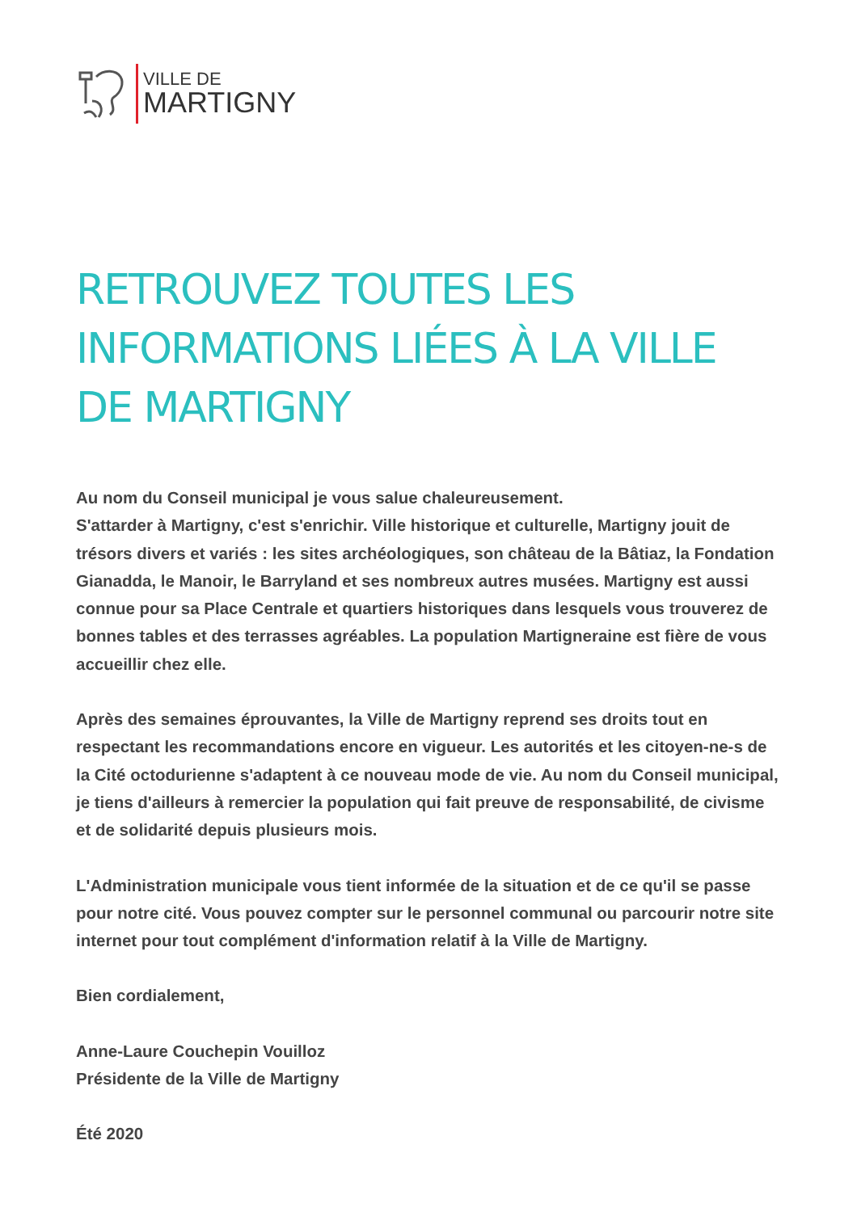VILLE DE
MARTIGNY
RETROUVEZ TOUTES LES INFORMATIONS LIÉES À LA VILLE DE MARTIGNY
Au nom du Conseil municipal je vous salue chaleureusement.
S'attarder à Martigny, c'est s'enrichir. Ville historique et culturelle, Martigny jouit de trésors divers et variés : les sites archéologiques, son château de la Bâtiaz, la Fondation Gianadda, le Manoir, le Barryland et ses nombreux autres musées. Martigny est aussi connue pour sa Place Centrale et quartiers historiques dans lesquels vous trouverez de bonnes tables et des terrasses agréables. La population Martigneraine est fière de vous accueillir chez elle.
Après des semaines éprouvantes, la Ville de Martigny reprend ses droits tout en respectant les recommandations encore en vigueur. Les autorités et les citoyen-ne-s de la Cité octodurienne s'adaptent à ce nouveau mode de vie. Au nom du Conseil municipal, je tiens d'ailleurs à remercier la population qui fait preuve de responsabilité, de civisme et de solidarité depuis plusieurs mois.
L'Administration municipale vous tient informée de la situation et de ce qu'il se passe pour notre cité. Vous pouvez compter sur le personnel communal ou parcourir notre site internet pour tout complément d'information relatif à la Ville de Martigny.
Bien cordialement,
Anne-Laure Couchepin Vouilloz
Présidente de la Ville de Martigny
Été 2020